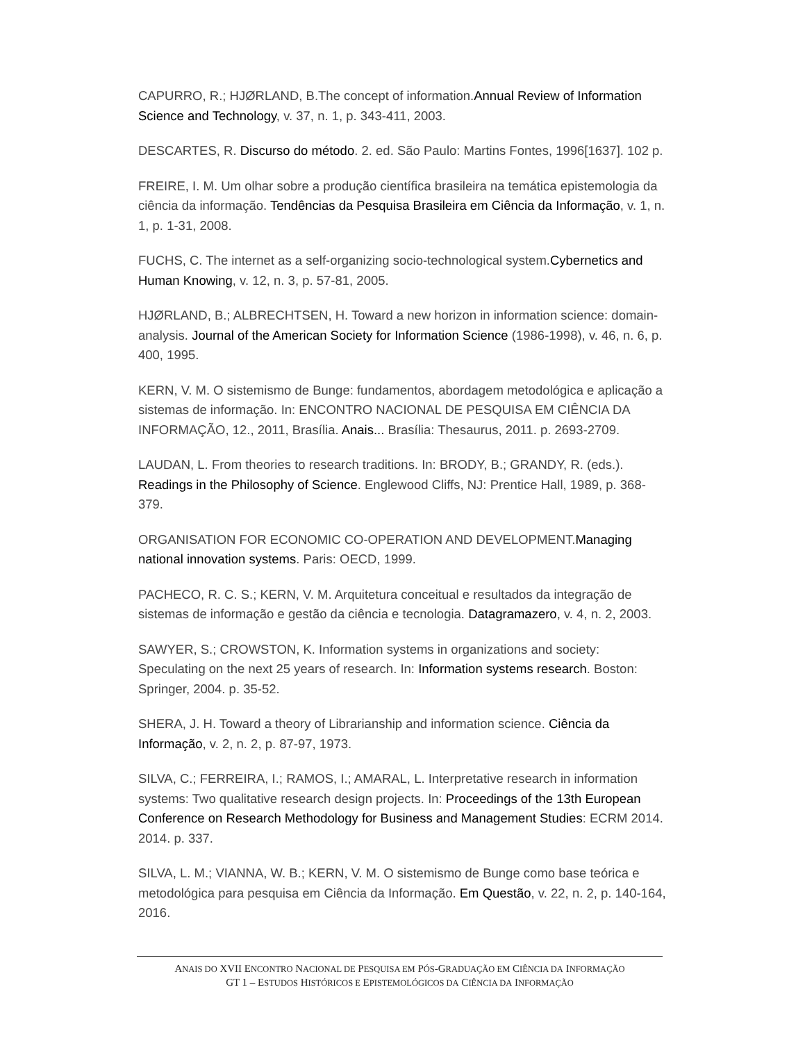CAPURRO, R.; HJØRLAND, B.The concept of information.Annual Review of Information Science and Technology, v. 37, n. 1, p. 343-411, 2003.
DESCARTES, R. Discurso do método. 2. ed. São Paulo: Martins Fontes, 1996[1637]. 102 p.
FREIRE, I. M. Um olhar sobre a produção científica brasileira na temática epistemologia da ciência da informação. Tendências da Pesquisa Brasileira em Ciência da Informação, v. 1, n. 1, p. 1-31, 2008.
FUCHS, C. The internet as a self-organizing socio-technological system.Cybernetics and Human Knowing, v. 12, n. 3, p. 57-81, 2005.
HJØRLAND, B.; ALBRECHTSEN, H. Toward a new horizon in information science: domain-analysis. Journal of the American Society for Information Science (1986-1998), v. 46, n. 6, p. 400, 1995.
KERN, V. M. O sistemismo de Bunge: fundamentos, abordagem metodológica e aplicação a sistemas de informação. In: ENCONTRO NACIONAL DE PESQUISA EM CIÊNCIA DA INFORMAÇÃO, 12., 2011, Brasília. Anais... Brasília: Thesaurus, 2011. p. 2693-2709.
LAUDAN, L. From theories to research traditions. In: BRODY, B.; GRANDY, R. (eds.). Readings in the Philosophy of Science. Englewood Cliffs, NJ: Prentice Hall, 1989, p. 368-379.
ORGANISATION FOR ECONOMIC CO-OPERATION AND DEVELOPMENT.Managing national innovation systems. Paris: OECD, 1999.
PACHECO, R. C. S.; KERN, V. M. Arquitetura conceitual e resultados da integração de sistemas de informação e gestão da ciência e tecnologia. Datagramazero, v. 4, n. 2, 2003.
SAWYER, S.; CROWSTON, K. Information systems in organizations and society: Speculating on the next 25 years of research. In: Information systems research. Boston: Springer, 2004. p. 35-52.
SHERA, J. H. Toward a theory of Librarianship and information science. Ciência da Informação, v. 2, n. 2, p. 87-97, 1973.
SILVA, C.; FERREIRA, I.; RAMOS, I.; AMARAL, L. Interpretative research in information systems: Two qualitative research design projects. In: Proceedings of the 13th European Conference on Research Methodology for Business and Management Studies: ECRM 2014. 2014. p. 337.
SILVA, L. M.; VIANNA, W. B.; KERN, V. M. O sistemismo de Bunge como base teórica e metodológica para pesquisa em Ciência da Informação. Em Questão, v. 22, n. 2, p. 140-164, 2016.
ANAIS DO XVII ENCONTRO NACIONAL DE PESQUISA EM PÓS-GRADUAÇÃO EM CIÊNCIA DA INFORMAÇÃO
GT 1 – ESTUDOS HISTÓRICOS E EPISTEMOLÓGICOS DA CIÊNCIA DA INFORMAÇÃO